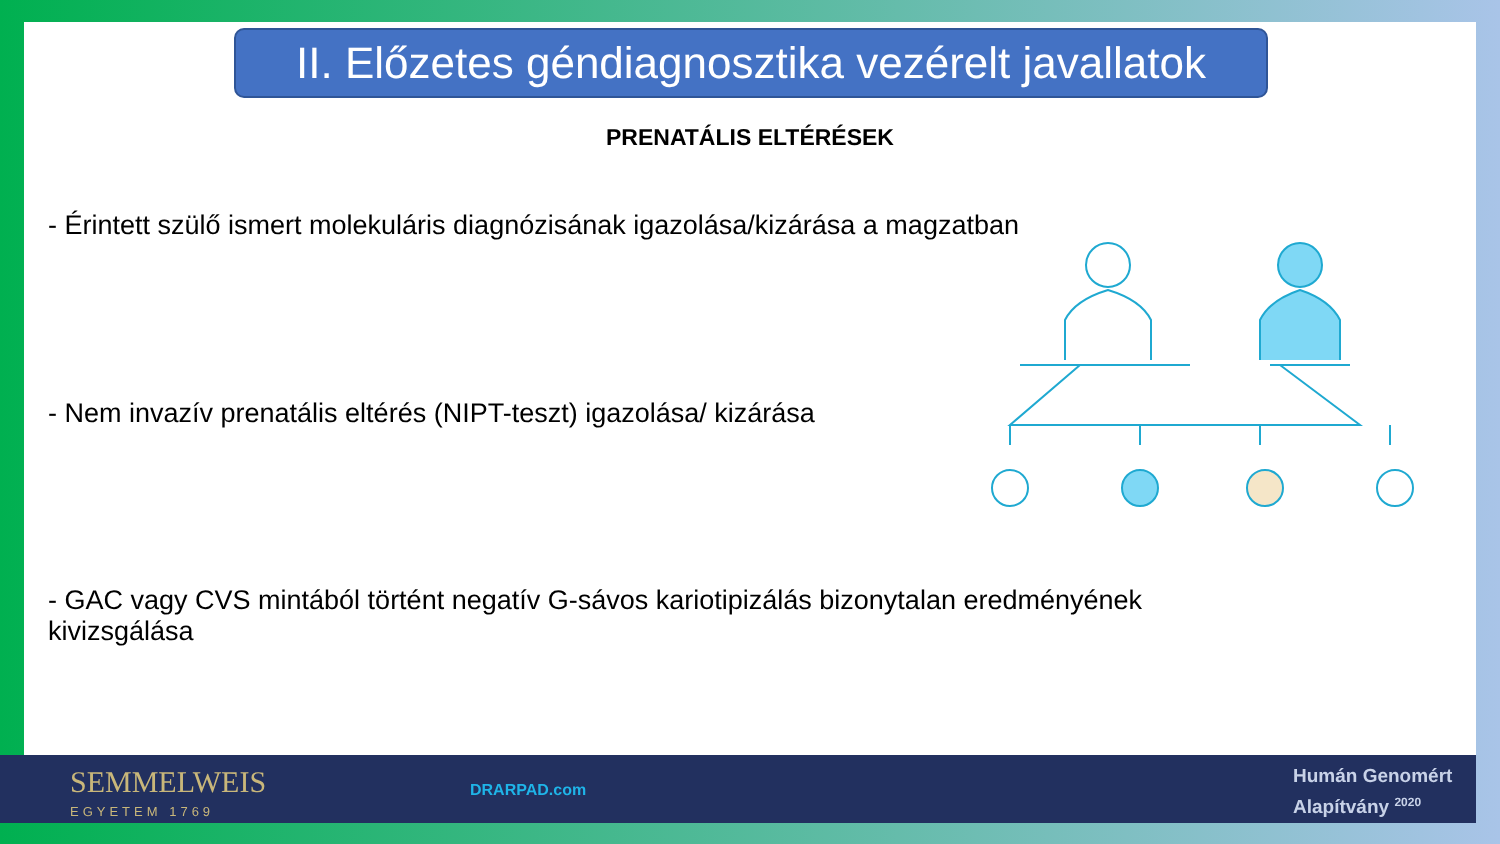II. Előzetes géndiagnosztika vezérelt javallatok
PRENATÁLIS ELTÉRÉSEK
- Érintett szülő ismert molekuláris diagnózisának igazolása/kizárása a magzatban
- Nem invazív prenatális eltérés (NIPT-teszt) igazolása/ kizárása
- GAC vagy CVS mintából történt negatív G-sávos kariotipizálás bizonytalan eredményének kivizsgálása
SEMMELWEIS
EGYETEM 1769
DRARPAD.com
Humán Genomért
Alapítvány <sup>2020</sup>